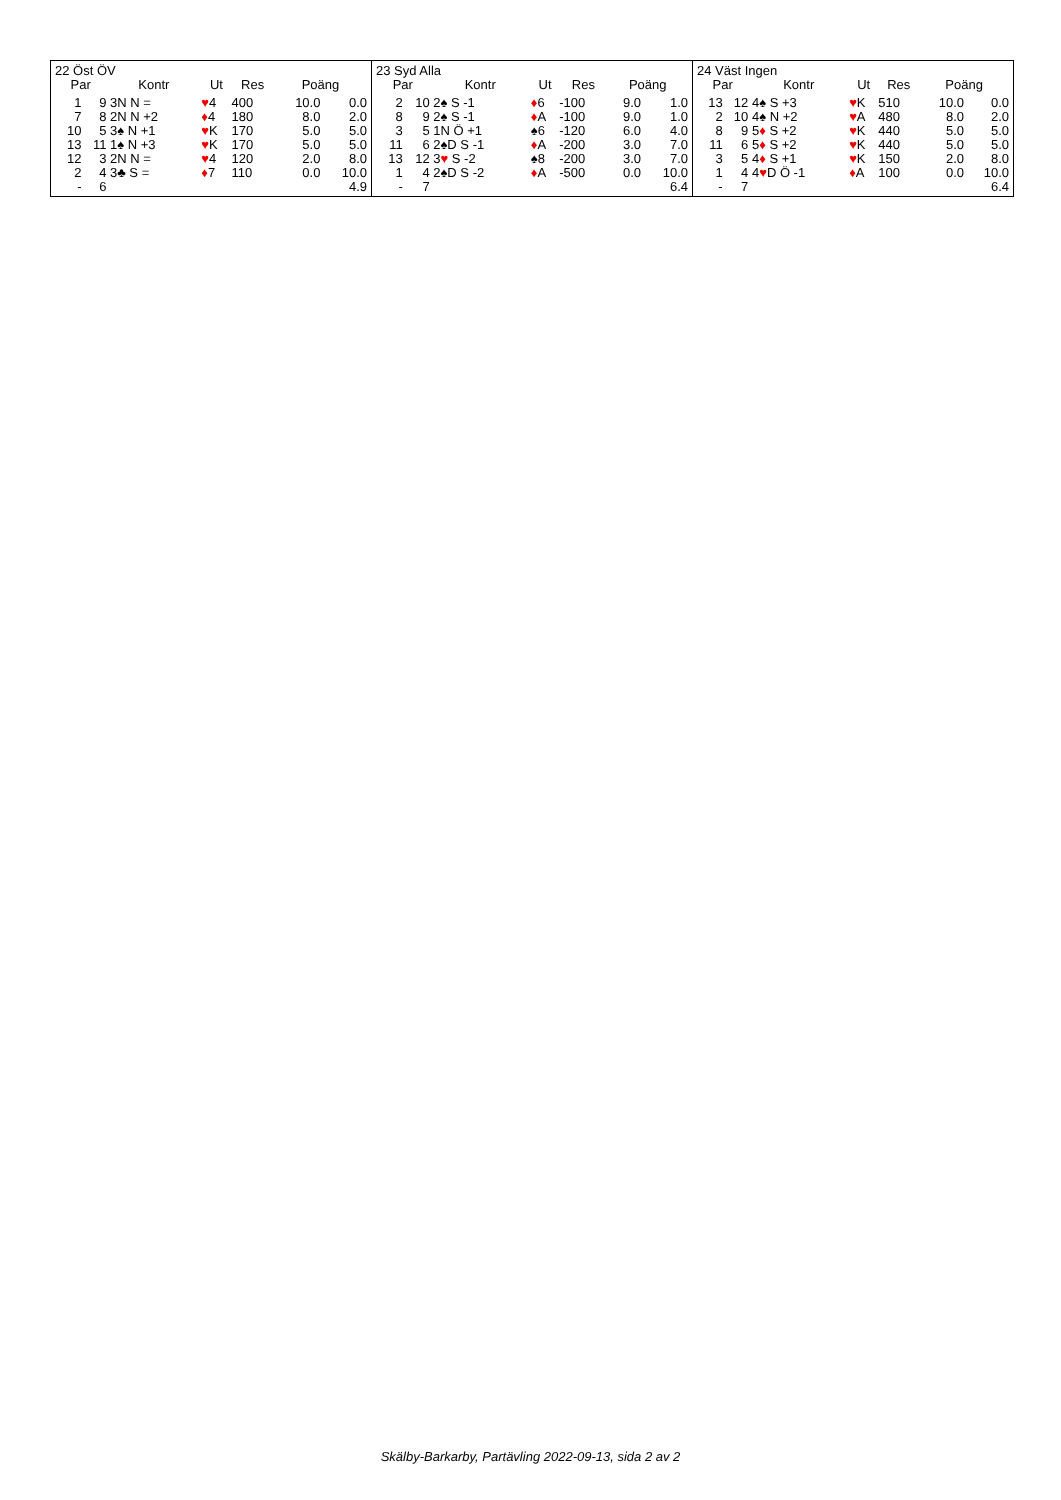22 Öst ÖV
| Par | | Kontr | Ut | Res | Poäng | |
| --- | --- | --- | --- | --- | --- | --- |
| 1 | 9 | 3N N = | ♥ 4 | 400 | 10.0 | 0.0 |
| 7 | 8 | 2N N +2 | ♦ 4 | 180 | 8.0 | 2.0 |
| 10 | 5 | 3♠ N +1 | ♥ K | 170 | 5.0 | 5.0 |
| 13 | 11 | 1♠ N +3 | ♥ K | 170 | 5.0 | 5.0 |
| 12 | 3 | 2N N = | ♥ 4 | 120 | 2.0 | 8.0 |
| 2 | 4 | 3♣ S = | ♦ 7 | 110 | 0.0 | 10.0 |
| - | 6 | | | | | 4.9 |
23 Syd Alla
| Par | | Kontr | Ut | Res | Poäng | |
| --- | --- | --- | --- | --- | --- | --- |
| 2 | 10 | 2♠ S -1 | ♦ 6 | -100 | 9.0 | 1.0 |
| 8 | 9 | 2♠ S -1 | ♦ A | -100 | 9.0 | 1.0 |
| 3 | 5 | 1N Ö +1 | ♠6 | -120 | 6.0 | 4.0 |
| 11 | 6 | 2♠D S -1 | ♦ A | -200 | 3.0 | 7.0 |
| 13 | 12 | 3 ♥ S -2 | ♠8 | -200 | 3.0 | 7.0 |
| 1 | 4 | 2♠D S -2 | ♦ A | -500 | 0.0 | 10.0 |
| - | 7 | | | | | 6.4 |
24 Väst Ingen
| Par | | Kontr | Ut | Res | Poäng | |
| --- | --- | --- | --- | --- | --- | --- |
| 13 | 12 | 4♠ S +3 | ♥ K | 510 | 10.0 | 0.0 |
| 2 | 10 | 4♠ N +2 | ♥ A | 480 | 8.0 | 2.0 |
| 8 | 9 | 5 ♦ S +2 | ♥ K | 440 | 5.0 | 5.0 |
| 11 | 6 | 5 ♦ S +2 | ♥ K | 440 | 5.0 | 5.0 |
| 3 | 5 | 4 ♦ S +1 | ♥ K | 150 | 2.0 | 8.0 |
| 1 | 4 | 4 ♥ D Ö -1 | ♦ A | 100 | 0.0 | 10.0 |
| - | 7 | | | | | 6.4 |
Skälby-Barkarby, Partävling 2022-09-13, sida 2 av 2